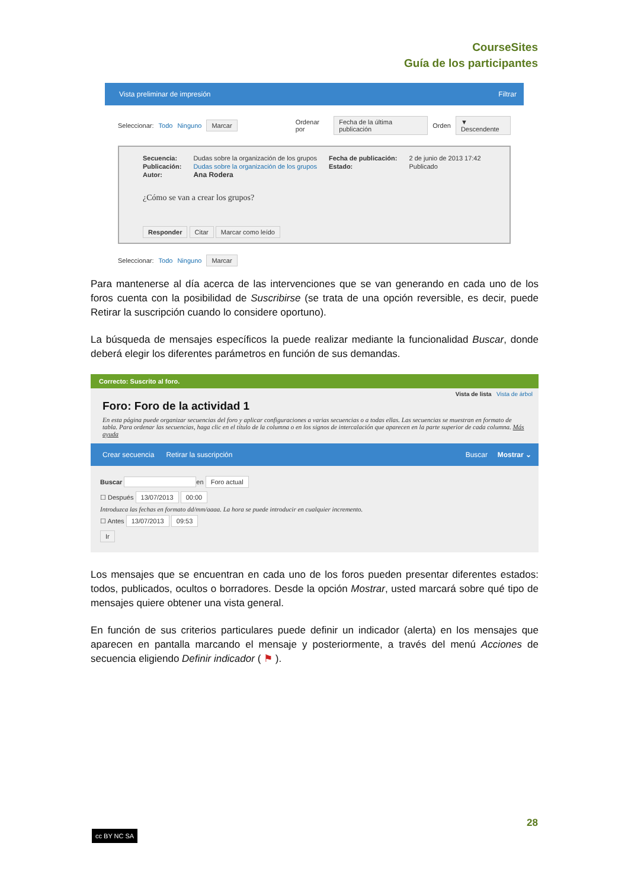CourseSites
Guía de los participantes
Vista preliminar de impresión Filtrar
Seleccionar: Todo Ninguno Marcar Ordenar por Fecha de la última publicación Orden ▼ Descendente
Secuencia:
Publicación:
Autor:
Dudas sobre la organización de los grupos
Dudas sobre la organización de los grupos
Ana Rodera
Fecha de publicación:
Estado:
2 de junio de 2013 17:42
Publicado
¿Cómo se van a crear los grupos?
Responder Citar Marcar como leído
Seleccionar: Todo Ninguno Marcar
Para mantenerse al día acerca de las intervenciones que se van generando en cada uno de los foros cuenta con la posibilidad de Suscribirse (se trata de una opción reversible, es decir, puede Retirar la suscripción cuando lo considere oportuno).
La búsqueda de mensajes específicos la puede realizar mediante la funcionalidad Buscar, donde deberá elegir los diferentes parámetros en función de sus demandas.
Correcto: Suscrito al foro.
Vista de lista Vista de árbol
Foro: Foro de la actividad 1
En esta página puede organizar secuencias del foro y aplicar configuraciones a varias secuencias o a todas ellas. Las secuencias se muestran en formato de tabla. Para ordenar las secuencias, haga clic en el título de la columna o en los signos de intercalación que aparecen en la parte superior de cada columna. Más ayuda
Crear secuencia Retirar la suscripción Buscar Mostrar ⌄
Buscar en Foro actual
☐ Después 13/07/2013 00:00
Introduzca las fechas en formato dd/mm/aaaa. La hora se puede introducir en cualquier incremento.
☐ Antes 13/07/2013 09:53
Ir
Los mensajes que se encuentran en cada uno de los foros pueden presentar diferentes estados: todos, publicados, ocultos o borradores. Desde la opción Mostrar, usted marcará sobre qué tipo de mensajes quiere obtener una vista general.
En función de sus criterios particulares puede definir un indicador (alerta) en los mensajes que aparecen en pantalla marcando el mensaje y posteriormente, a través del menú Acciones de secuencia eligiendo Definir indicador ( ⚑ ).
28
cc BY NC SA